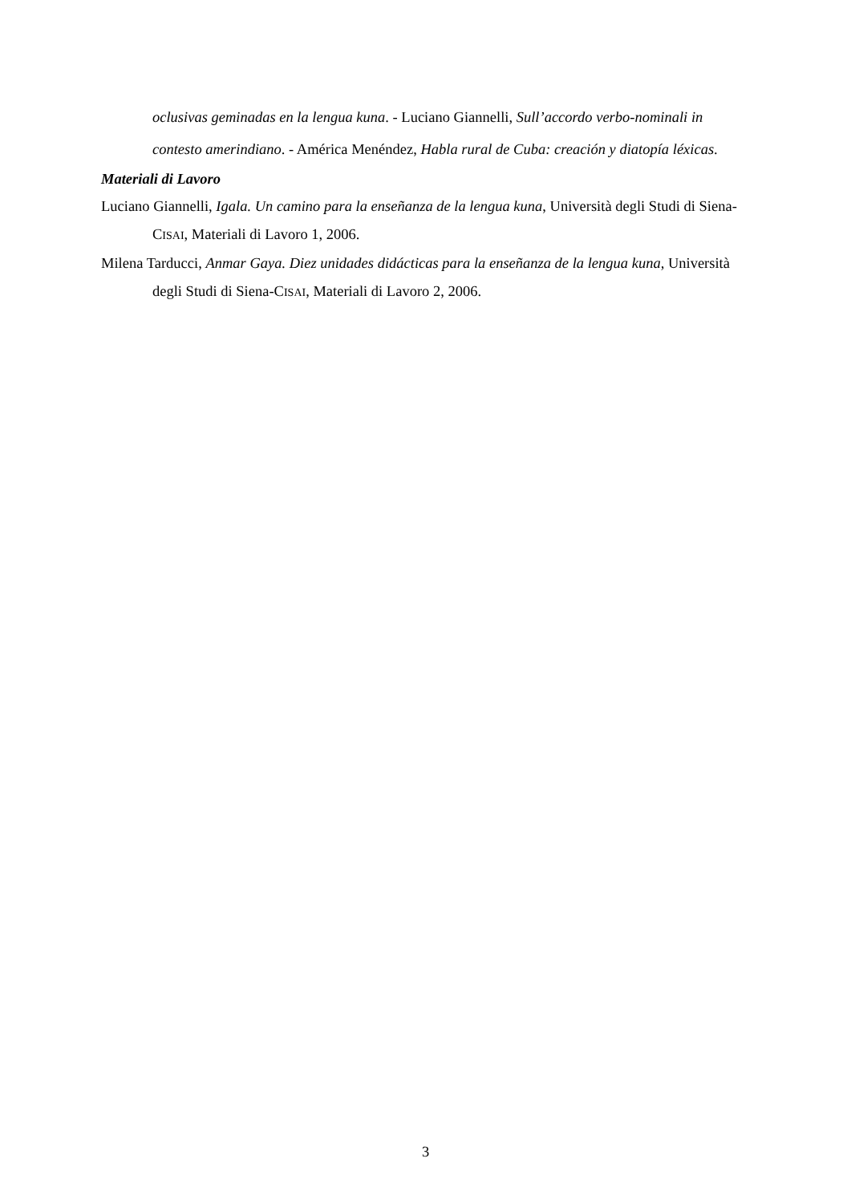oclusivas geminadas en la lengua kuna. - Luciano Giannelli, Sull’accordo verbo-nominali in contesto amerindiano. - América Menéndez, Habla rural de Cuba: creación y diatopía léxicas.
Materiali di Lavoro
Luciano Giannelli, Igala. Un camino para la enseñanza de la lengua kuna, Università degli Studi di Siena-CISAI, Materiali di Lavoro 1, 2006.
Milena Tarducci, Anmar Gaya. Diez unidades didácticas para la enseñanza de la lengua kuna, Università degli Studi di Siena-CISAI, Materiali di Lavoro 2, 2006.
3